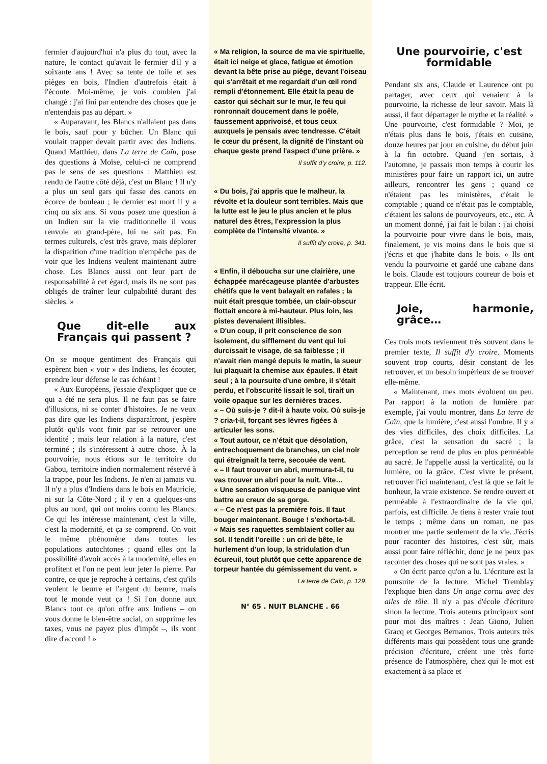fermier d'aujourd'hui n'a plus du tout, avec la nature, le contact qu'avait le fermier d'il y a soixante ans ! Avec sa tente de toile et ses pièges en bois, l'Indien d'autrefois était à l'écoute. Moi-même, je vois combien j'ai changé : j'ai fini par entendre des choses que je n'entendais pas au départ. »
« Auparavant, les Blancs n'allaient pas dans le bois, sauf pour y bûcher. Un Blanc qui voulait trapper devait partir avec des Indiens. Quand Matthieu, dans La terre de Caïn, pose des questions à Moïse, celui-ci ne comprend pas le sens de ses questions : Matthieu est rendu de l'autre côté déjà, c'est un Blanc ! Il n'y a plus un seul gars qui fasse des canots en écorce de bouleau ; le dernier est mort il y a cinq ou six ans. Si vous posez une question à un Indien sur la vie traditionnelle il vous renvoie au grand-père, lui ne sait pas. En termes culturels, c'est très grave, mais déplorer la disparition d'une tradition n'empêche pas de voir que les Indiens veulent maintenant autre chose. Les Blancs aussi ont leur part de responsabilité à cet égard, mais ils ne sont pas obligés de traîner leur culpabilité durant des siècles. »
Que dit-elle aux Français qui passent ?
On se moque gentiment des Français qui espèrent bien « voir » des Indiens, les écouter, prendre leur défense le cas échéant !
« Aux Européens, j'essaie d'expliquer que ce qui a été ne sera plus. Il ne faut pas se faire d'illusions, ni se conter d'histoires. Je ne veux pas dire que les Indiens disparaîtront, j'espère plutôt qu'ils vont finir par se retrouver une identité ; mais leur relation à la nature, c'est terminé ; ils s'intéressent à autre chose. À la pourvoirie, nous étions sur le territoire du Gabou, territoire indien normalement réservé à la trappe, pour les Indiens. Je n'en ai jamais vu. Il n'y a plus d'Indiens dans le bois en Mauricie, ni sur la Côte-Nord ; il y en a quelques-uns plus au nord, qui ont moins connu les Blancs. Ce qui les intéresse maintenant, c'est la ville, c'est la modernité, et ça se comprend. On voit le même phénomène dans toutes les populations autochtones ; quand elles ont la possibilité d'avoir accès à la modernité, elles en profitent et l'on ne peut leur jeter la pierre. Par contre, ce que je reproche à certains, c'est qu'ils veulent le beurre et l'argent du beurre, mais tout le monde veut ça ! Si l'on donne aux Blancs tout ce qu'on offre aux Indiens – on vous donne le bien-être social, on supprime les taxes, vous ne payez plus d'impôt –, ils vont dire d'accord ! »
« Ma religion, la source de ma vie spirituelle, était ici neige et glace, fatigue et émotion devant la bête prise au piège, devant l'oiseau qui s'arrêtait et me regardait d'un œil rond rempli d'étonnement. Elle était la peau de castor qui séchait sur le mur, le feu qui ronronnait doucement dans le poêle, faussement apprivoisé, et tous ceux auxquels je pensais avec tendresse. C'était le cœur du présent, la dignité de l'instant où chaque geste prend l'aspect d'une prière. »
Il suffit d'y croire, p. 112.
« Du bois, j'ai appris que le malheur, la révolte et la douleur sont terribles. Mais que la lutte est le jeu le plus ancien et le plus naturel des êtres, l'expression la plus complète de l'intensité vivante. »
Il suffit d'y croire, p. 341.
« Enfin, il déboucha sur une clairière, une échappée marécageuse plantée d'arbustes chétifs que le vent balayait en rafales ; la nuit était presque tombée, un clair-obscur flottait encore à mi-hauteur. Plus loin, les pistes devenaient illisibles.
« D'un coup, il prit conscience de son isolement, du sifflement du vent qui lui durcissait le visage, de sa faiblesse ; il n'avait rien mangé depuis le matin, la sueur lui plaquait la chemise aux épaules. Il était seul ; à la poursuite d'une ombre, il s'était perdu, et l'obscurité lissait le sol, tirait un voile opaque sur les dernières traces.
« – Où suis-je ? dit-il à haute voix. Où suis-je ? cria-t-il, forçant ses lèvres figées à articuler les sons.
« Tout autour, ce n'était que désolation, entrechoquement de branches, un ciel noir qui étreignait la terre, secouée de vent.
« – Il faut trouver un abri, murmura-t-il, tu vas trouver un abri pour la nuit. Vite…
« Une sensation visqueuse de panique vint battre au creux de sa gorge.
« – Ce n'est pas la première fois. Il faut bouger maintenant. Bouge ! s'exhorta-t-il.
« Mais ses raquettes semblaient coller au sol. Il tendit l'oreille : un cri de bête, le hurlement d'un loup, la stridulation d'un écureuil, tout plutôt que cette apparence de torpeur hantée du gémissement du vent. »
La terre de Caïn, p. 129.
N° 65 . NUIT BLANCHE . 66
Une pourvoirie, c'est formidable
Pendant six ans, Claude et Laurence ont pu partager, avec ceux qui venaient à la pourvoirie, la richesse de leur savoir. Mais là aussi, il faut départager le mythe et la réalité. « Une pourvoirie, c'est formidable ? Moi, je n'étais plus dans le bois, j'étais en cuisine, douze heures par jour en cuisine, du début juin à la fin octobre. Quand j'en sortais, à l'automne, je passais mon temps à courir les ministères pour faire un rapport ici, un autre ailleurs, rencontrer les gens ; quand ce n'étaient pas les ministères, c'était le comptable ; quand ce n'était pas le comptable, c'étaient les salons de pourvoyeurs, etc., etc. À un moment donné, j'ai fait le bilan : j'ai choisi la pourvoirie pour vivre dans le bois, mais, finalement, je vis moins dans le bois que si j'écris et que j'habite dans le bois. » Ils ont vendu la pourvoirie et gardé une cabane dans le bois. Claude est toujours coureur de bois et trappeur. Elle écrit.
Joie, harmonie, grâce…
Ces trois mots reviennent très souvent dans le premier texte, Il suffit d'y croire. Moments souvent trop courts, désir constant de les retrouver, et un besoin impérieux de se trouver elle-même.
« Maintenant, mes mots évoluent un peu. Par rapport à la notion de lumière par exemple, j'ai voulu montrer, dans La terre de Caïn, que la lumière, c'est aussi l'ombre. Il y a des vies difficiles, des choix difficiles. La grâce, c'est la sensation du sacré ; la perception se rend de plus en plus perméable au sacré. Je l'appelle aussi la verticalité, ou la lumière, ou la grâce. C'est vivre le présent, retrouver l'ici maintenant, c'est là que se fait le bonheur, la vraie existence. Se rendre ouvert et perméable à l'extraordinaire de la vie qui, parfois, est difficile. Je tiens à rester vraie tout le temps ; même dans un roman, ne pas montrer une partie seulement de la vie. J'écris pour raconter des histoires, c'est sûr, mais aussi pour faire réfléchir, donc je ne peux pas raconter des choses qui ne sont pas vraies. »
« On écrit parce qu'on a lu. L'écriture est la poursuite de la lecture. Michel Tremblay l'explique bien dans Un ange cornu avec des ailes de tôle. Il n'y a pas d'école d'écriture sinon la lecture. Trois auteurs principaux sont pour moi des maîtres : Jean Giono, Julien Gracq et Georges Bernanos. Trois auteurs très différents mais qui possèdent tous une grande précision d'écriture, créent une très forte présence de l'atmosphère, chez qui le mot est exactement à sa place et